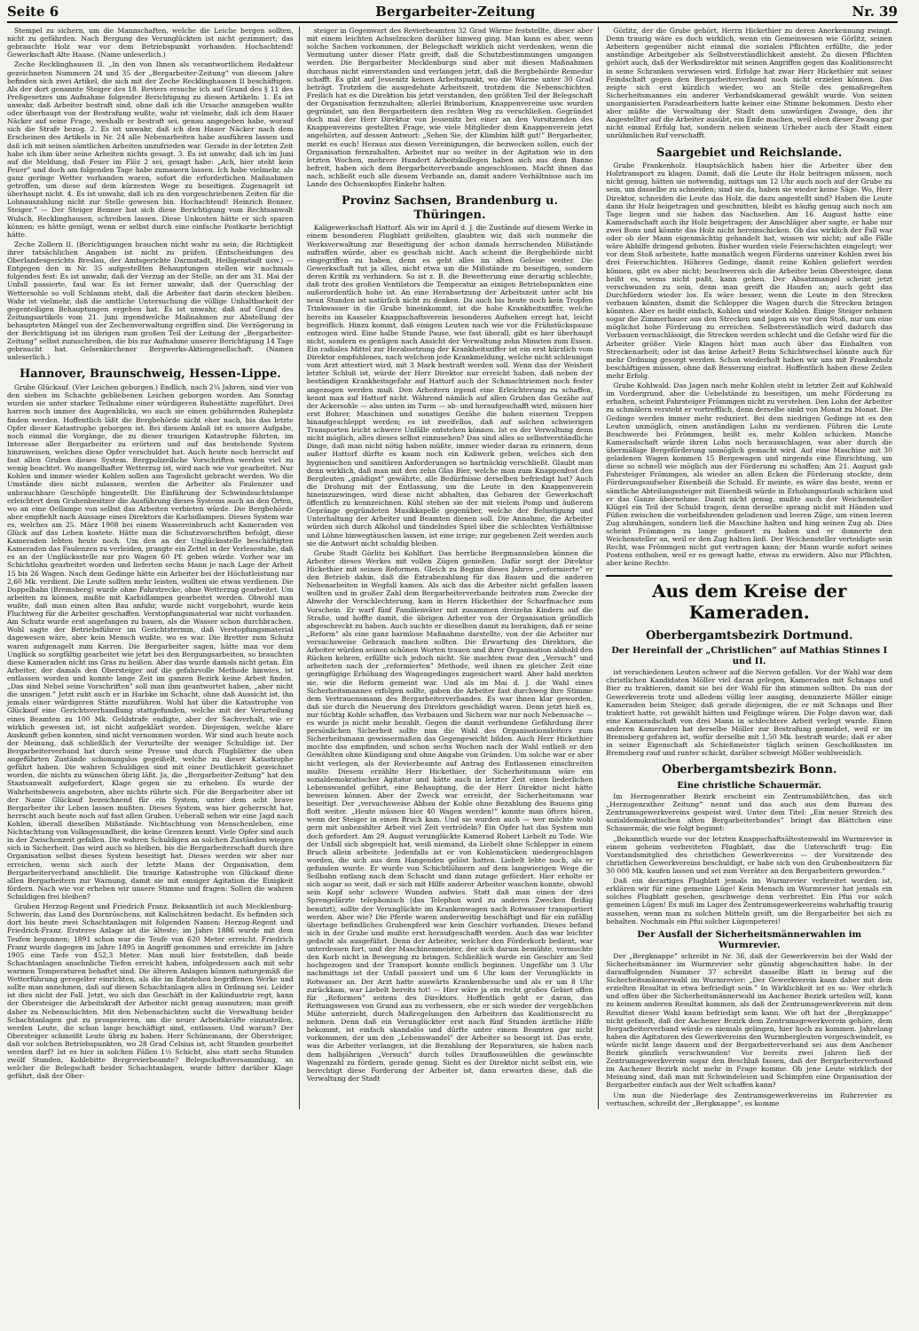Seite 6 Bergarbeiter-Zeitung Nr. 39
Stempel zu sichern, um die Mannschaften, welche die Leiche bergen sollten, nicht zu gefährden. Nach Bergung des Verunglückten ist nicht gezimmert; das gebrauchte Holz war vor dem Betriebspunkt vorhanden. Hochachtend! Gewerkschaft Alte Haase. (Name unleserlich.)
Zeche Recklinghausen II. „In den von Ihnen als verantwortlichem Redakteur gezeichneten Nummern 24 und 35 der „Bergarbeiter-Zeitung“ von diesem Jahre befinden sich zwei Artikel, die sich mit der Zeche Recklinghausen II beschäftigen. Als der dort genannte Steiger des 18. Reviers ersuche ich auf Grund des § 11 des Preßgesetzes um Aufnahme folgender Berichtigung zu diesen Artikeln: 1. Es ist unwahr, daß Arbeiter bestraft sind, ohne daß ich die Ursache anzugeben wußte oder überhaupt von der Bestrafung wußte, wahr ist vielmehr, daß ich dem Hauer Näcker auf seine Frage, weshalb er bestraft sei, genau angegeben habe, worauf sich die Strafe bezog. 2. Es ist unwahr, daß ich den Hauer Näcker nach dem Erscheinen des Artikels in Nr. 24 alle Nebenarbeiten habe ausführen lassen und daß ich mit seinen sämtlichen Arbeiten unzufrieden war. Gerade in der letzten Zeit habe ich ihm über seine Arbeiten nichts gesagt. 3. Es ist unwahr, daß ich im Juni auf die Meldung, daß Feuer im Flöz 2 sei, gesagt habe: „Ach, hier steht kein Feuer“ und doch am folgenden Tage habe zumauern lassen. Ich habe vielmehr, als ganz geringe Wetter vorhanden waren, sofort die erforderlichen Maßnahmen getroffen, um diese auf dem kürzesten Wege zu beseitigen. Zugenagelt ist überhaupt nicht. 4. Es ist unwahr, daß ich zu den vorgeschriebenen Zeiten für die Lohnauszahlung nicht zur Stelle gewesen bin. Hochachtend! Heinrich Benner, Steiger.“ — Der Steiger Benner hat sich diese Berichtigung vom Rechtsanwalt Wulsch, Recklinghausen, schreiben lassen. Diese Unkosten hätte er sich sparen können; es hätte genügt, wenn er selbst durch eine einfache Postkarte berichtigt hätte.
Zeche Zollern II. (Berichtigungen brauchen nicht wahr zu sein; die Richtigkeit ihrer tatsächlichen Angaben ist nicht zu prüfen. (Entscheidungen des Oberlandesgerichts Breslau, der Amtsgerichte Darmstadt, Heiligenstadt usw.) — Entgegen den in Nr. 35 aufgestellten Behauptungen stellen wir nochmals folgendes fest: Es ist unwahr, daß der Verzug an der Stelle, an der am 31. Mai der Unfall passierte, faul war. Es ist ferner unwahr, daß der Querschlag der Wettersohle so voll Schlamm steht, daß die Arbeiter fast darin stecken bleiben. Wahr ist vielmehr, daß die amtliche Untersuchung die völlige Unhaltbarkeit der gegenteiligen Behauptungen ergeben hat. Es ist unwahr, daß auf Grund des Zeitungsartikels vom 21. Juni irgendwelche Maßnahmen zur Abstellung der behaupteten Mängel von der Zechenverwaltung ergriffen sind. Die Verzögerung in der Berichtigung ist im übrigen zum großen Teil der Leitung der „Bergarbeiter-Zeitung“ selbst zuzuschreiben, die bis zur Aufnahme unserer Berichtigung 14 Tage gebraucht hat. Gelsenkirchener Bergwerks-Aktiengesellschaft. (Namen unleserlich.)
Hannover, Braunschweig, Hessen-Lippe.
Grube Glückauf. (Vier Leichen geborgen.) Endlich, nach 2¼ Jahren, sind vier von den sieben im Schachte gebliebenen Leichen geborgen worden. Am Sonntag wurden sie unter starker Teilnahme einer würdigeren Ruhestätte zugeführt. Drei harren noch immer des Augenblicks, wo auch sie einen gebührenden Ruheplatz finden werden. Hoffentlich läßt die Bergbehörde nicht eher nach, bis das letzte Opfer dieser Katastrophe geborgen ist. Bei diesem Anlaß ist es unsere Aufgabe, noch einmal die Vorgänge, die zu dieser traurigen Katastrophe führten, im Interesse aller Bergarbeiter zu erörtern und auf das bestehende System hinzuweisen, welches diese Opfer verschuldet hat. Auch heute noch herrscht auf fast allen Gruben dieses System. Bergpolizeiliche Vorschriften werden viel zu wenig beachtet. Wo mangelhafter Wetterzug ist, wird nach wie vor gearbeitet. Nur Kohlen und immer wieder Kohlen sollen ans Tageslicht gebracht werden. Wo die Umstände dies nicht zulassen, werden die Arbeiter als Faulenzer und unbrauchbare Geschöpfe hingestellt. Die Einführung der Schwindsuchtslampe erleichtert dem Grubenbesitzer die Ausführung dieses Systems auch an den Orten, wo an eine Oellampe von selbst das Arbeiten verbieten würde. Die Bergbehörde aber empfiehlt nach Aussage eines Direktors die Karbidlampen. Dieses System war es, welches am 25. März 1908 bei einem Wassereinbruch acht Kameraden von Glück auf das Leben kostete. Hätte man die Schutzvorschriften befolgt, diese Kameraden lebten heute noch. Um den an der Unglücksstelle beschäftigten Kameraden das Faulenzen zu verleiden, prangte ein Zettel in der Verlesestube, daß es an der Unglücksstelle nur pro Wagen 60 Pf. geben würde. Vorher war im Schichtlohn gearbeitet worden und lieferten sechs Mann je nach Lage der Arbeit 15 bis 26 Wagen. Nach dem Gedinge hätte ein Arbeiter bei der Höchstleistung nur 2,60 Mk. verdient. Die Leute sollten mehr leisten, wollten sie etwas verdienen. Die Doppelbahn (Bremsberg) wurde ohne Fahrstrecke, ohne Wetterzug gearbeitet. Um arbeiten zu können, mußte mit Karbidlampen gearbeitet werden. Obwohl man wußte, daß man einen alten Bau anfuhr, wurde nicht vorgebohrt, wurde kein Fluchtweg für die Arbeiter geschaffen. Verstopfungsmaterial war nicht vorhanden. Am Schutz wurde erst angefangen zu bauen, als die Wasser schon durchbrachen. Wohl sagte der Betriebsführer im Gerichtstermin, daß Verstopfungsmaterial dagewesen wäre, aber kein Mensch wußte, wo es war. Die Bretter zum Schutz waren aufgenagelt zum Karren. Die Bergarbeiter sagen, hätte man vor dem Unglück so sorgfältig gearbeitet wie jetzt bei den Bergungsarbeiten, so brauchten diese Kameraden nicht ins Gras zu beißen. Aber das wurde damals nicht getan. Ein Arbeiter, der damals den Obersteiger auf die gefahrvolle Methode hinwies, ist entlassen worden und konnte lange Zeit im ganzen Bezirk keine Arbeit finden. „Das sind Nebel seine Vorschriften“ soll man ihm geantwortet haben, „aber nicht die unsrigen.“ Jetzt ruht auch er in Harbke im Schacht, ohne daß Aussicht ist, ihn jemals einer würdigeren Stätte zuzuführen. Wohl hat über die Katastrophe von Glückauf eine Gerichtsverhandlung stattgefunden, welche mit der Verurteilung eines Beamten zu 100 Mk. Geldstrafe endigte, aber der Sachverhalt, wie er wirklich gewesen ist, ist nicht aufgeklärt worden. Diejenigen, welche klare Auskunft geben konnten, sind nicht vernommen worden. Wir sind auch heute noch der Meinung, daß schließlich der Verurteilte der weniger Schuldige ist. Der Bergarbeiterverband hat durch seine Presse und durch Flugblätter die oben angeführten Zustände schonungslos gegeißelt, welche zu dieser Katastrophe geführt haben. Die wahren Schuldigen sind mit einer Deutlichkeit gezeichnet worden, die nichts zu wünschen übrig läßt. Ja, die „Bergarbeiter-Zeitung“ hat den Staatsanwalt aufgefordert, Klage gegen sie zu erheben. Es wurde der Wahrheitsbeweis angeboten, aber nichts rührte sich. Für die Bergarbeiter aber ist der Name Glückauf bezeichnend für ein System, unter dem acht brave Bergarbeiter ihr Leben lassen mußten. Dieses System, was hier geherrscht hat, herrscht auch heute noch auf fast allen Gruben. Ueberall sehen wir eine Jagd nach Kohlen, überall dieselben Mißstände. Nichtachtung von Menschenleben, eine Nichtachtung von Volksgesundheit, die keine Grenzen kennt. Viele Opfer sind auch in der Zwischenzeit gefallen. Die wahren Schuldigen an solchen Zuständen wiegen sich in Sicherheit. Das wird auch so bleiben, bis die Bergarbeiterschaft durch ihre Organisation selbst dieses System beseitigt hat. Dieses werden wir aber nur erreichen, wenn sich auch der letzte Mann der Organisation, dem Bergarbeiterverband anschließt. Die traurige Katastrophe von Glückauf diene allen Bergarbeitern zur Warnung, damit sie mit emsiger Agitation die Einigkeit fördern. Nach wie vor erheben wir unsere Stimme und fragen: Sollen die wahren Schuldigen frei bleiben?
Gruben Herzog-Regent und Friedrich Franz. Bekanntlich ist auch Mecklenburg-Schwerin, das Land des Dornröschens, mit Kalischätzen bedacht. Es befinden sich dort bis heute zwei Schachtanlagen mit folgenden Namen: Herzog-Regent und Friedrich-Franz. Ersteres Anlage ist die älteste; im Jahre 1886 wurde mit dem Teufen begonnen; 1891 schon war die Teufe von 620 Meter erreicht. Friedrich Franz wurde dagegen im Jahre 1895 in Angriff genommen und erreichte im Jahre 1905 eine Tiefe von 452,3 Meter. Man muß hier feststellen, daß beide Schachtanlagen ansehnliche Tiefen erreicht haben, infolgedessen auch mit sehr warmen Temperaturen behaftet sind. Die älteren Anlagen können naturgemäß die Wetterführung geregelter einrichten, als die im Entstehen begriffenen Werke und sollte man annehmen, daß auf diesen Schachtanlagen alles in Ordnung sei. Leider ist dies nicht der Fall. Jetzt, wo sich das Geschäft in der Kaliindustrie regt, kann der Obersteiger die Arbeitskraft der Arbeiter nicht genug ausnutzen; man greift daher zu Nebenschichten. Mit den Nebenschichten sucht die Verwaltung beider Schachtanlagen gut zu prosperieren, um die neuer Arbeitskräfte einzustellen, werden Leute, die schon lange beschäftigt sind, entlassen. Und warum? Der Obersteiger schmeißt Leute übrig zu haben. Herr Schünemann, der Obersteiger, daß vor solchen Betriebspunkten, wo 28 Grad Celsius ist, acht Stunden gearbeitet werden darf? Ist es hier in solchen Fällen 1½ Schicht, also statt sechs Stunden zwölf Stunden, Kohlebitte Bergrevierbeamte? Belegschaftsversammlung, an welcher die Belegschaft beider Schachtanlagen, wurde bitter darüber Klage geführt, daß der Ober-
steiger in Gegenwart des Revierbeamten 32 Grad Wärme feststellte, dieser aber mit einem leichten Achselzucken darüber hinweg ging. Man kann es aber, wenn solche Sachen vorkommen, der Belegschaft wirklich nicht verdenken, wenn die Vermutung unter dieser Platz greift, daß die Schutzbestimmungen umgangen werden. Die Bergarbeiter Mecklenburgs sind aber mit diesen Maßnahmen durchaus nicht einverstanden und verlangen jetzt, daß die Bergbehörde Remedur schafft. Es gibt auf Jessenitz keinen Arbeitspunkt, wo die Wärme unter 30 Grad beträgt. Trotzdem die ausgedehnte Arbeitszeit, trotzdem die Nebenschichten. Freilich hat es die Direktion bis jetzt verstanden, den größten Teil der Belegschaft der Organisation fernzuhalten; allerlei Brimborium, Knappenvereine usw. wurden gegründet, um den Bergarbeitern den rechten Weg zu verschließen. Gegründet doch mal der Herr Direktor von Jessenitz bei einer an den Vorsitzenden des Knappenvereins gestellten Frage, wie viele Mitglieder dem Knappenverein jetzt angehörten, auf dessen Antwort: „Sehen Sie, der Klimbim hilft gut!“ Bergarbeiter, merkt es euch! Heraus aus diesen Vereinigungen, die bezwecken sollen, euch der Organisation fernzuhalten. Arbeitet nur so weiter in der Agitation wie in den letzten Wochen, mehrere Hundert Arbeitskollegen haben sich aus dem Banne befreit, haben sich dem Bergarbeiterverbande angeschlossen. Macht ihnen das nach, schließt euch alle diesem Verbande an, damit andere Verhältnisse auch im Lande des Ochsenkopfes Einkehr halten.
Provinz Sachsen, Brandenburg u. Thüringen.
Kaligewerkschaft Hattorf. Als wir im April d. J. die Zustände auf diesem Werke in einem besonderen Flugblatt geißelten, glaubten wir, daß sich nunmehr die Werksverwaltung zur Beseitigung der schon damals herrschenden Mißstände aufraffen würde, aber es geschah nicht. Auch scheint die Bergbehörde nicht eingegriffen zu haben, denn es geht alles im alten Geleise weiter. Die Gewerkschaft tut ja alles, nicht etwa um die Mißstände zu beseitigen, sondern deren Kritik zu verhindern. So ist z. B. die Bewetterung eine derartig schlechte, daß trotz des großen Ventilators die Temperatur an einigen Betriebspunkten eine außerordentlich hohe ist. An eine Herabsetzung der Arbeitszeit unter acht bis neun Stunden ist natürlich nicht zu denken. Da auch bis heute noch kein Tropfen Trinkwasser in die Grube hineinkommt, ist die hohe Krankheitsziffer, welche bereits im Kasseler Knappschaftsverein besonderes Aufsehen erregt hat, leicht begreiflich. Hinzu kommt, daß einigen Leuten nach wie vor die Frühstückspause entzogen wird. Eine halbe Stunde Pause, wie fast überall, gibt es hier überhaupt nicht, sondern es genügen nach Ansicht der Verwaltung zehn Minuten zum Essen. Ein radiales Mittel zur Herabsetzung der Krankheitsziffer ist ein erst kürzlich vom Direktor empfohlenes, nach welchem jede Krankmeldung, welche nicht schleunigst vom Arzt attestiert wird, mit 3 Mark bestraft werden soll. Wenn das der Weisheit letzter Schluß ist, würde der Herr Direktor nur erreicht haben, daß neben der beständigen Krankheitsgefahr auf Hattorf auch der Schmachtriemen noch fester angezogen werden muß. Den Arbeitern irgend eine Erleichterung zu schaffen, kennt man auf Hattorf nicht. Während nämlich auf allen Gruben das Gezähe auf der Ackersohle — also unten im Turm — ab- und heraufgeschafft wird, müssen hier erst Bohrer, Maschinen und sonstiges Gezähe die hohen eisernen Treppen hinaufgeschleppt werden; es ist zweifellos, daß auf solchen schwierigen Transporten leicht schwere Unfälle entstehen können. Ist es der Verwaltung denn nicht möglich, alles dieses selbst einzusehen? Das sind alles so selbstverständliche Dinge, daß man nicht nötig haben müßte, immer wieder daran zu erinnern, denn außer Hattorf dürfte es kaum noch ein Kaliwerk geben, welches sich den hygienischen und sanitären Anforderungen so hartnäckig verschließt. Glaubt man denn wirklich, daß man mit den zehn Glas Bier, welche man zum Knappenfest den Bergleuten „gnädigst“ gewährte, alle Bedürfnisse derselben befriedigt hat? Auch die Drohung mit der Entlassung, um die Leute in den Knappenverein hineinzuzwingen, wird diese nicht abhalten, das Gebaren der Gewerkschaft öffentlich zu kennzeichnen. Kühl stehen sie der mit vielem Pomp und äußerem Gepränge gegründeten Musikkapelle gegenüber, welche der Belustigung und Unterhaltung der Arbeiter und Beamten dienen soll. Die Annahme, die Arbeiter würden sich durch Alkohol und tändelndes Spiel über die schlechten Verhältnisse und Löhne hinwegtäuschen lassen, ist eine irrige; zur gegebenen Zeit werden auch sie die Antwort nicht schuldig bleiben.
Grube Stadt Görlitz bei Kohlfurt. Das herrliche Bergmannsleben können die Arbeiter dieses Werkes mit vollen Zügen genießen. Dafür sorgt der Direktor Hickethier mit seinen Reformen. Gleich zu Beginn dieses Jahres „reformierte“ er den Betrieb dahin, daß die Extrabezahlung für das Bauen und die anderen Nebenarbeiten in Wegfall kamen. Als sich das die Arbeiter nicht gefallen lassen wollten und in großer Zahl dem Bergarbeiterverbande beitraten zum Zwecke der Abwehr der Verschlechterung, kam in Herrn Hickethier der Scharfmacher zum Vorschein. Er warf fünf Familienväter mit zusammen dreizehn Kindern auf die Straße, und hoffte damit, die übrigen Arbeiter von der Organisation gründlich abgeschreckt zu haben. Auch suchte er dieselben damit zu beruhigen, daß er seine „Reform“ als eine ganz harmlose Maßnahme darstellte, von der die Arbeiter nur versuchsweise Gebrauch machen sollten. Die Erwartung des Direktors, die Arbeiter würden seinen schönen Worten trauen und ihrer Organisation alsbald den Rücken kehren, erfüllte sich jedoch nicht. Sie machten zwar den „Versuch“ und arbeiteten nach der „reformierten“ Methode, weil ihnen zu gleicher Zeit eine geringfügige Erhöhung des Wagengedinges zugesichert ward. Aber bald merkten sie, wie die Reform gemeint war. Und als im Mai d. J. die Wahl eines Sicherheitsmannes erfolgen sollte, gaben die Arbeiter fast durchweg ihre Stimme dem Vertrauensmann des Bergarbeiterverbandes. Es war ihnen klar geworden, daß sie durch die Neuerung des Direktors geschädigt waren. Denn jetzt hieß es, nur tüchtig Kohle schaffen, das Verbauen und Sichern war nur noch Nebensache — es wurde ja nicht mehr bezahlt. Gegen die damit verbundene Gefährdung ihrer persönlichen Sicherheit sollte nun die Wahl des Organisationsleiters zum Sicherheitsmann gewissermaßen das Gegengewicht bilden. Auch Herr Hickethier mochte das empfinden, und schon sechs Wochen nach der Wahl entließ er den Gewählten ohne Kündigung und ohne Angabe von Gründen. Um solche war er aber nicht verlegen, als der Revierbeamte auf Antrag des Entlassenen einschreiten mußte. Diesem erzählte Herr Hickethier, der Sicherheitsmann wäre ein sozialdemokratischer Agitator und hätte auch in letzter Zeit einen liederlichen Lebenswandel geführt, eine Behauptung, die der Herr Direktor nicht hätte beweisen können. Aber der Zweck war erreicht, der Sicherheitsmann war beseitigt. Der „versuchsweise Abbau der Kohle ohne Bezahlung des Bauens ging flott weiter. „Heute müssen hier 40 Wagen werden!“ konnte man öfters hören, wenn der Steiger in einen Bruch kam. Und sie wurden auch — wer möchte wohl gern mit unbezahlter Arbeit viel Zeit vertrödeln? Ein Opfer hat das System nun doch gefordert. Am 29. August verunglückte Kamerad Robert Liebelt zu Tode. Wie der Unfall sich abgespielt hat, weiß niemand, da Liebelt ohne Schlepper in einem Bruch allein arbeitete. Jedenfalls ist er von Kohlenstücken niedergeschlagen worden, die sich aus dem Hangenden gelöst hatten. Liebelt lebte noch, als er gefunden wurde. Er wurde von Schichtlöhnern auf dem langwierigen Wege die Seilbahn entlang nach dem Schacht und dann zutage gefördert. Hier erholte er sich sogar so weit, daß er sich mit Hilfe anderer Arbeiter waschen konnte, obwohl sein Kopf sehr schwere Wunden aufwies. Statt daß man einen der drei Sprengelärzte telephonisch (das Telephon wird zu anderen Zwecken fleißig benutzt), sollte der Verunglückte im Krankenwagen nach Rotwasser transportiert werden. Aber wie? Die Pferde waren anderweitig beschäftigt und für ein zufällig übertage befindliches Grubenpferd war kein Geschirr vorhanden. Dieses befand sich in der Grube und mußte erst heraufgeschafft werden. Auch das war leichter gedacht als ausgeführt. Denn der Arbeiter, welcher den Förderkorb bedient, war unterdessen fort, und der Maschinenmeister, der sich darum bemühte, vermochte den Korb nicht in Bewegung zu bringen. Schließlich wurde ein Geschirr am Seil hochgezogen und der Transport konnte endlich beginnen. Ungefähr um 3 Uhr nachmittags ist der Unfall passiert und um 6 Uhr kam der Verunglückte in Rotwasser an. Der Arzt hatte auswärts Krankenbesuche und als er um 8 Uhr zurückkam, war Liebelt bereits tot! — Hier wäre ja ein recht großes Gebiet offen für „Reformen“ seitens des Direktors. Hoffentlich geht er daran, das Rettungswesen von Grund aus zu verbessern, ehe er sich wieder der vergeblichen Mühe unterzieht, durch Maßregelungen den Arbeitern das Koalitionsrecht zu nehmen. Denn daß ein Verunglückter erst nach fünf Stunden ärztliche Hilfe bekommt, ist einfach skandalös und dürfte unter einem Beamten gar nicht vorkommen, der um den „Lebenswandel“ der Arbeiter so besorgt ist. Das erste, was die Arbeiter verlangen, ist die Bezahlung der Reparaturen, sie haben nach dem halbjährigen „Versuch“ durch tolles Drauflosswühlen die gewünschte Wagenzahl zu fördern, gerade genug. Sieht es der Direktor nicht selbst ein, wie berechtigt diese Forderung der Arbeiter ist, dann erwarten diese, daß die Verwaltung der Stadt
Görlitz, der die Grube gehört, Herrn Hickethier zu deren Anerkennung zwingt. Denn traurig wäre es doch wirklich, wenn ein Gemeinwesen wie Görlitz, seinen Arbeitern gegenüber nicht einmal die sozialen Pflichten erfüllte, die jeder anständige Arbeitgeber als Selbstverständlichkeit ansieht. Zu diesen Pflichten gehört auch, daß der Werksdirektor mit seinen Angriffen gegen das Koalitionsrecht in seine Schranken verwiesen wird. Erfolge hat zwar Herr Hickethier mit seiner Feindschaft gegen den Bergarbeiterverband noch nicht erzielen können. Das zeigte sich erst kürzlich wieder, wo an Stelle des gemaßregelten Sicherheitsmannes ein anderer Verbandskamerad gewählt wurde. Von seinen unorganisierten Paradearbeitern hatte keiner eine Stimme bekommen. Desto eher aber müßte die Verwaltung der Stadt dem unwürdigen Zwange, den ihr Angestellter auf die Arbeiter ausübt, ein Ende machen, weil eben dieser Zwang gar nicht einmal Erfolg hat, sondern neben seinem Urheber auch der Stadt einen unrühmlichen Ruf verschafft.
Saargebiet und Reichslande.
Grube Frankenholz. Hauptsächlich haben hier die Arbeiter über den Holztransport zu klagen. Damit, daß die Leute ihr Holz beitragen müssen, noch nicht genug, hätten sie notwendig, mittags um 12 Uhr auch noch auf der Grube zu sein, um dasselbe zu schneiden; sind sie da, haben sie wieder keine Säge. Wo, Herr Direktor, schneiden die Leute das Holz, die dazu angestellt sind? Haben die Leute dann ihr Holz beigetragen und geschnitten, bleibt es häufig genug auch noch am Tage liegen und sie haben das Nachsehen. Am 16. August hatte eine Kameradschaft auch ihr Holz beigetragen; der Anschläger aber sagte, er habe nur zwei Bons und könnte das Holz nicht hereinschicken. Ob das wirklich der Fall war oder ob der Mann eigenmächtig gehandelt hat, wissen wir nicht; auf alle Fälle wäre Abhilfe dringend geboten. Bisher wurden viele Feierschichten eingelegt; wer vor dem Stoß arbeitete, hatte monatlich wegen Förderns unreiner Kohlen zwei bis drei Feierschichten. Höheres Gedinge, damit reine Kohlen geliefert werden können, gibt es aber nicht; beschweren sich die Arbeiter beim Obersteiger, dann heißt es, wems nicht paßt, kann gehen. Der Absatzmangel scheint jetzt verschwunden zu sein, denn man greift die Haufen an; auch geht das Durchfördern wieder los. Es wäre besser, wenn die Leute in den Strecken verbauen könnten, damit die Schlepper die Wagen durch die Strecken bringen könnten. Aber es heißt einfach, Kohlen und wieder Kohlen. Einige Steiger nehmen sogar die Zimmerhauer aus den Strecken und jagen sie vor den Stoß, nur um eine möglichst hohe Förderung zu erreichen. Selbstverständlich wird dadurch das Verbauen vernachlässigt, die Strecken werden schlecht und die Gefahr wird für die Arbeiter größer. Viele Klagen hört man auch über das Einhalten von Streckenarbeit; oder ist das keine Arbeit? Beim Schichtwechsel könnte auch für mehr Ordnung gesorgt werden. Schon wiederholt haben wir uns mit Frankenholz beschäftigen müssen, ohne daß Besserung eintrat. Hoffentlich haben diese Zeilen mehr Erfolg.
Grube Kohlwald. Das Jagen nach mehr Kohlen steht in letzter Zeit auf Kohlwald im Vordergrund, aber die Uebelstände zu beseitigen, um mehr Förderung zu erhalten, scheint Fahrsteiger Frömmgen nicht zu verstehen. Den Lohn der Arbeiter zu schmälern versteht er vortrefflich, denn derselbe sinkt von Monat zu Monat. Die Gedinge werden immer mehr reduziert. Bei dem niedrigen Gedinge ist es den Leuten unmöglich, einen anständigen Lohn zu verdienen. Führen die Leute Beschwerde bei Frömmgen, heißt es, mehr Kohlen schicken. Manche Kameradschaft würde ihren Lohn noch herausschlagen, was aber durch die übermäßige Bergeförderung unmöglich gemacht wird. Auf eine Maschine mit 30 geladenen Wagen kommen 15 Bergewagen und nirgends eine Einrichtung, um diese so schnell wie möglich aus der Förderung zu schaffen; Am 21. August gab Fahrsteiger Frömmgen, als wieder an allen Ecken die Förderung stockte, dem Förderungsaufseher Eisenbeiß die Schuld. Er meinte, es wäre das beste, wenn er sämtliche Abteilungssteiger mit Eisenbeiß würde in Erholungsurlaub schicken und er das Ganze übernehme. Damit nicht genug, mußte auch der Weichensteller Klügel ein Teil der Schuld tragen, denn derselbe sprang nicht mit Händen und Füßen zwischen die vorbeifahrenden geladenen und leeren Züge, um einen leeren Zug abzuhängen, sondern ließ die Maschine halten und hing seinen Zug ab. Dies scheint Frömmgen zu lange gedauert zu haben und er donnerte den Weichensteller an, weil er den Zug halten ließ. Der Weichensteller verteidigte sein Recht, was Frömmgen nicht gut vertragen kann; der Mann wurde sofort seines Postens enthoben, weil er es gewagt hatte, etwas zu erwidern. Also nur Pflichten, aber keine Rechte.
Aus dem Kreise der Kameraden.
Oberbergamtsbezirk Dortmund.
Der Hereinfall der „Christlichen“ auf Mathias Stinnes I und II.
ist verschiedenen Leuten schwer auf die Nerven gefallen. Vor der Wahl war dem christlichen Kandidaten Möller viel daran gelegen, Kameraden mit Schnaps und Bier zu traktieren, damit sie bei der Wahl für ihn stimmen sollten. Da nun der Gewerkverein trotz und alledem völlig leer ausging, denunzierte Möller einige Kameraden beim Steiger, daß gerade diejenigen, die er mit Schnaps und Bier traktiert hatte, rot gewählt hätten und Feiglinge wären. Die Folge davon war, daß eine Kameradschaft von drei Mann in schlechtere Arbeit verlegt wurde. Einen anderen Kameraden hat derselbe Möller zur Bestrafung gemeldet, weil er im Bremsberg gefahren ist, wofür derselbe mit 1,50 Mk. bestraft wurde; daß er aber in seiner Eigenschaft als Schießmeister täglich seinen Geschoßkasten im Bremsberg rauf und runter schickt, darüber schweigt Möller wohlweislich.
Oberbergamtsbezirk Bonn.
Eine christliche Schauermär.
Im Herzogenrather Bezirk erscheint ein Zentrumsblättchen, das sich „Herzogenrather Zeitung“ nennt und das auch aus dem Bureau des Zentrumsgewerkvereins gespeist wird. Unter dem Titel: „Ein neuer Streich des sozialdemokratischen alten Bergarbeiterbandes“ bringt das Blättchen eine Schauermär, die wie folgt beginnt:
„Bekanntlich wurde vor der letzten Knappschaftsältestenwahl im Wurmrevier in einem geheim verbreiteten Flugblatt, das die Unterschrift trug: Ein Vorstandsmitglied des christlichen Gewerkvereins — der Vorsitzende des christlichen Gewerkvereins beschuldigt, er habe sich von den Grubenbesitzern für 30 000 Mk. kaufen lassen und sei zum Verräter an den Bergarbeitern geworden.“
Daß ein derartiges Flugblatt jemals im Wurmrevier verbreitet worden ist, erklären wir für eine gemeine Lüge! Kein Mensch im Wurmrevier hat jemals ein solches Flugblatt gesehen, geschweige denn verbreitet. Ein Pfui vor solch gemeinen Lügen! Es muß im Lager des Zentrumsgewerkvereins wahrhaftig traurig aussehen, wenn man zu solchen Mitteln greift, um die Bergarbeiter bei sich zu behalten. Nochmals ein Pfui solcher Lügenpeterei!
Der Ausfall der Sicherheitsmännerwahlen im Wurmrevier.
Der „Bergknappe“ schreibt in Nr. 36, daß der Gewerkverein bei der Wahl der Sicherheitsmänner im Wurmrevier sehr günstig abgeschnitten habe. In der darauffolgenden Nummer 37 schreibt dasselbe Blatt in bezug auf die Sicherheitsmännerwahl im Wurmrevier: „Der Gewerkverein kann daher mit dem erzielten Resultat in etwa befriedigt sein.“ In Wirklichkeit ist es so: Wer ehrlich und offen über die Sicherheitsmännerwahl im Aachener Bezirk urteilen will, kann zu keinem anderen Resultat kommen, als daß der Zentrumsgewerkverein mit dem Resultat dieser Wahl kaum befriedigt sein kann. Wie oft hat der „Bergknappe“ nicht gefaselt, daß der Aachener Bezirk dem Zentrumsgewerkverein gehöre, dem Bergarbeiterverband würde es niemals gelingen, hier hoch zu kommen. Jahrelang haben die Agitatoren des Gewerkvereins den Wurmbergleuten vorgeschwindelt, es würde nicht lange dauern und der Bergarbeiterverband sei aus dem Aachener Bezirk gänzlich verschwunden! Vor bereits zwei Jahren ließ der Zentrumsgewerkverein sogar den Beschluß fassen, daß der Bergarbeiterverband im Aachener Bezirk nicht mehr in Frage komme. Ob jene Leute wirklich der Meinung sind, daß man mit Schwindeleien und Schimpfen eine Organisation der Bergarbeiter einfach aus der Welt schaffen kann?
Um nun die Niederlage des Zentrumsgewerkvereins im Ruhrrevier zu vertuschen, schreibt der „Bergknappe“, es komme